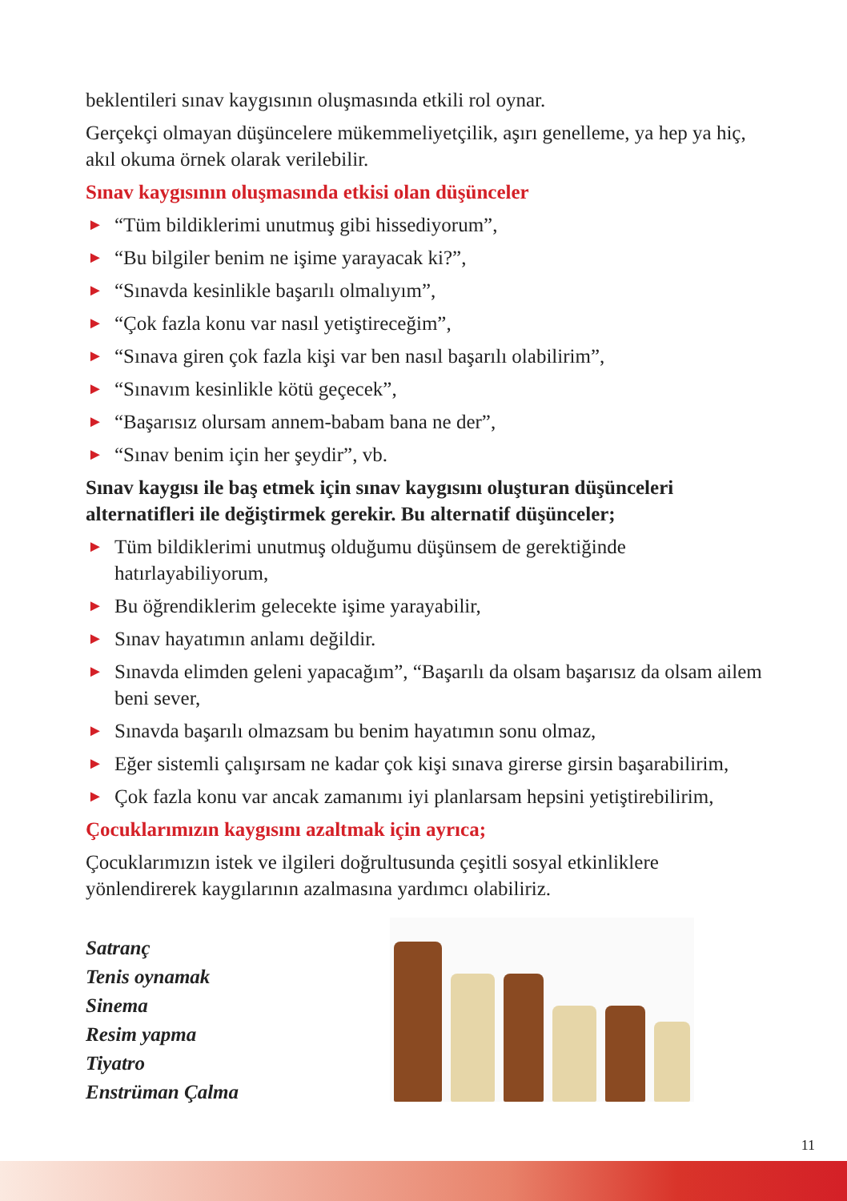beklentileri sınav kaygısının oluşmasında etkili rol oynar.
Gerçekçi olmayan düşüncelere mükemmeliyetçilik, aşırı genelleme, ya hep ya hiç, akıl okuma örnek olarak verilebilir.
Sınav kaygısının oluşmasında etkisi olan düşünceler
► “Tüm bildiklerimi unutmuş gibi hissediyorum”,
► “Bu bilgiler benim ne işime yarayacak ki?”,
► “Sınavda kesinlikle başarılı olmalıyım”,
► “Çok fazla konu var nasıl yetiştireceğim”,
► “Sınava giren çok fazla kişi var ben nasıl başarılı olabilirim”,
► “Sınavım kesinlikle kötü geçecek”,
► “Başarısız olursam annem-babam bana ne der”,
► “Sınav benim için her şeydir”, vb.
Sınav kaygısı ile baş etmek için sınav kaygısını oluşturan düşünceleri alternatifleri ile değiştirmek gerekir. Bu alternatif düşünceler;
► Tüm bildiklerimi unutmuş olduğumu düşünsem de gerektiğinde hatırlayabiliyorum,
► Bu öğrendiklerim gelecekte işime yarayabilir,
► Sınav hayatımın anlamı değildir.
► Sınavda elimden geleni yapacağım”, “Başarılı da olsam başarısız da olsam ailem beni sever,
► Sınavda başarılı olmazsam bu benim hayatımın sonu olmaz,
► Eğer sistemli çalışırsam ne kadar çok kişi sınava girerse girsin başarabilirim,
► Çok fazla konu var ancak zamanımı iyi planlarsam hepsini yetiştirebilirim,
Çocuklarımızın kaygısını azaltmak için ayrıca;
Çocuklarımızın istek ve ilgileri doğrultusunda çeşitli sosyal etkinliklere yönlendirerek kaygılarının azalmasına yardımcı olabiliriz.
Satranç
Tenis oynamak
Sinema
Resim yapma
Tiyatro
Enstrüman Çalma
11